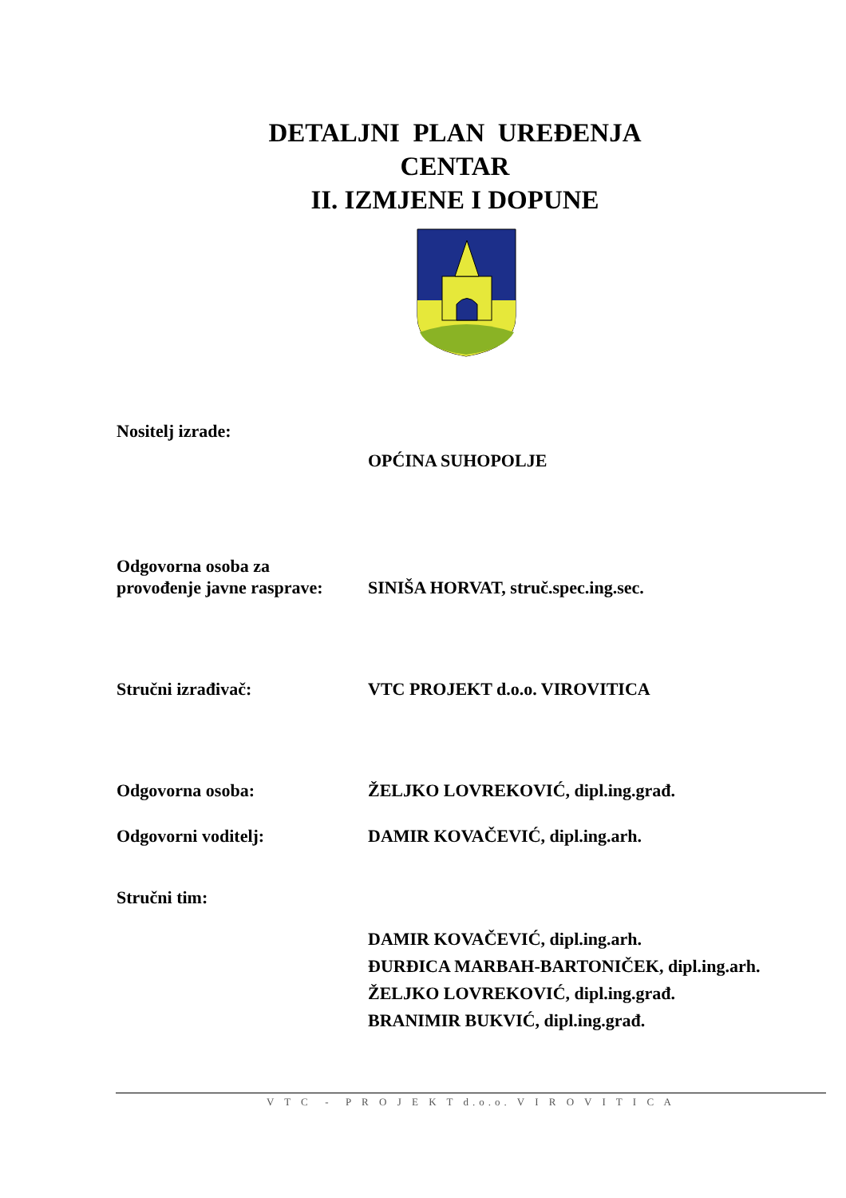DETALJNI PLAN UREĐENJA
CENTAR
II. IZMJENE I DOPUNE
Nositelj izrade:
OPĆINA SUHOPOLJE
Odgovorna osoba za
provođenje javne rasprave:
SINIŠA HORVAT, struč.spec.ing.sec.
Stručni izrađivač: VTC PROJEKT d.o.o. VIROVITICA
Odgovorna osoba: ŽELJKO LOVREKOVIĆ, dipl.ing.građ.
Odgovorni voditelj: DAMIR KOVAČEVIĆ, dipl.ing.arh.
Stručni tim:
DAMIR KOVAČEVIĆ, dipl.ing.arh.
ĐURĐICA MARBAH-BARTONIČEK, dipl.ing.arh.
ŽELJKO LOVREKOVIĆ, dipl.ing.građ.
BRANIMIR BUKVIĆ, dipl.ing.građ.
V T C - P R O J E K T d.o.o. V I R O V I T I C A